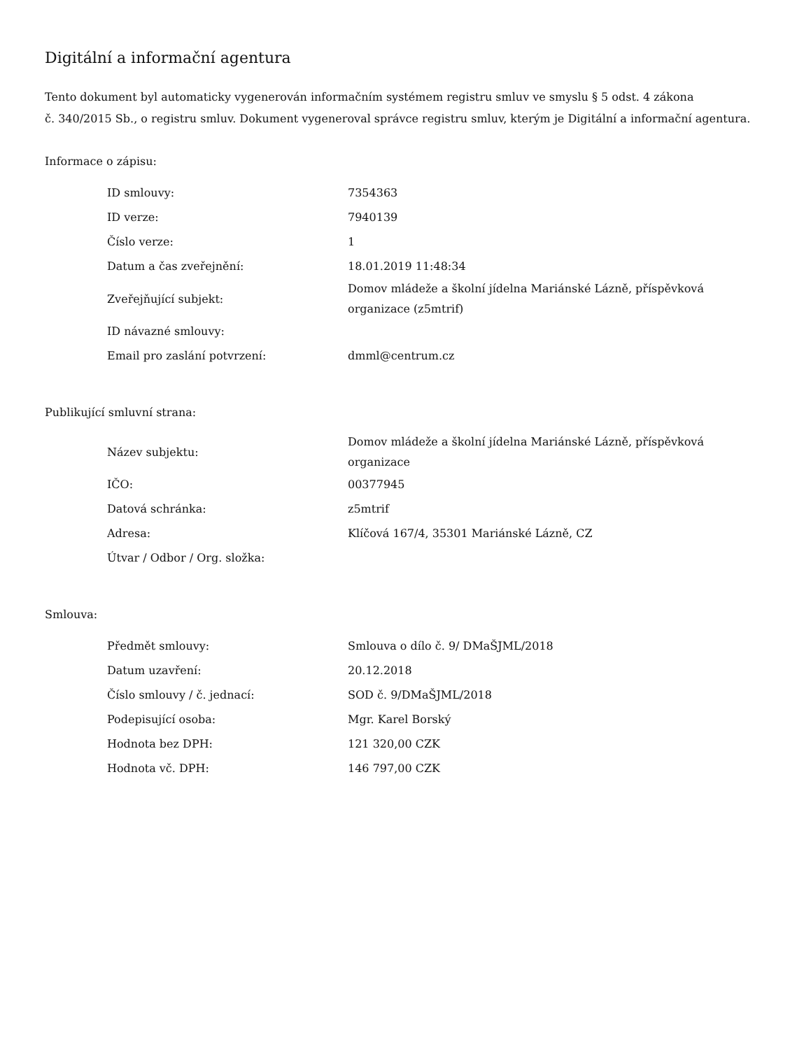Digitální a informační agentura
Tento dokument byl automaticky vygenerován informačním systémem registru smluv ve smyslu § 5 odst. 4 zákona
č. 340/2015 Sb., o registru smluv. Dokument vygeneroval správce registru smluv, kterým je Digitální a informační agentura.
Informace o zápisu:
| ID smlouvy: | 7354363 |
| ID verze: | 7940139 |
| Číslo verze: | 1 |
| Datum a čas zveřejnění: | 18.01.2019 11:48:34 |
| Zveřejňující subjekt: | Domov mládeže a školní jídelna Mariánské Lázně, příspěvková organizace (z5mtrif) |
| ID návazné smlouvy: | |
| Email pro zaslání potvrzení: | dmml@centrum.cz |
Publikující smluvní strana:
| Název subjektu: | Domov mládeže a školní jídelna Mariánské Lázně, příspěvková organizace |
| IČO: | 00377945 |
| Datová schránka: | z5mtrif |
| Adresa: | Klíčová 167/4, 35301 Mariánské Lázně, CZ |
| Útvar / Odbor / Org. složka: | |
Smlouva:
| Předmět smlouvy: | Smlouva o dílo č. 9/ DMaŠJML/2018 |
| Datum uzavření: | 20.12.2018 |
| Číslo smlouvy / č. jednací: | SOD č. 9/DMaŠJML/2018 |
| Podepisující osoba: | Mgr. Karel Borský |
| Hodnota bez DPH: | 121 320,00 CZK |
| Hodnota vč. DPH: | 146 797,00 CZK |